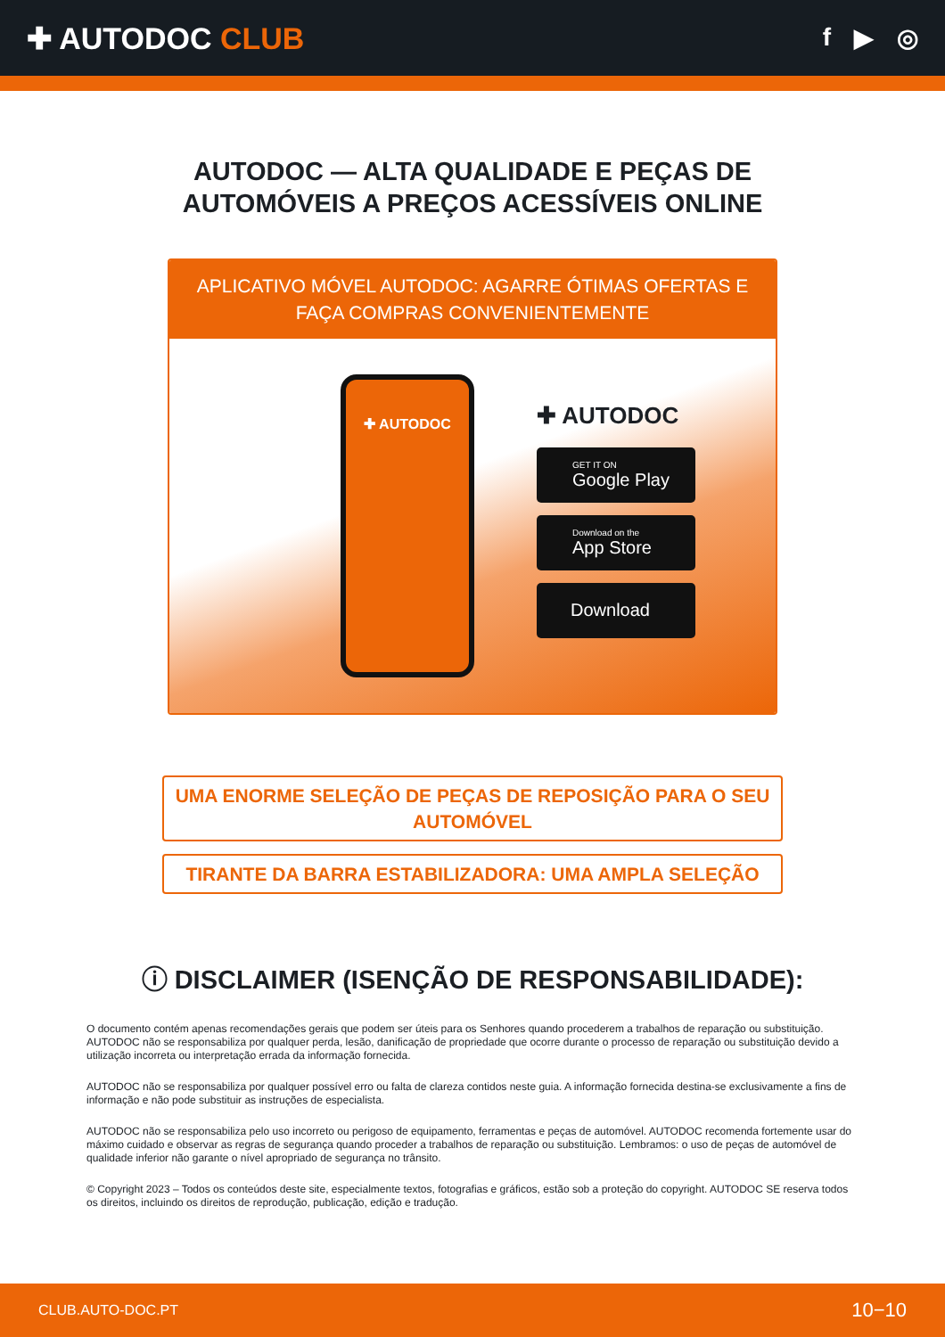✚ AUTODOC CLUB
f ▶ ◎
AUTODOC — ALTA QUALIDADE E PEÇAS DE
AUTOMÓVEIS A PREÇOS ACESSÍVEIS ONLINE
APLICATIVO MÓVEL AUTODOC: AGARRE ÓTIMAS OFERTAS E FAÇA COMPRAS CONVENIENTEMENTE
✚ AUTODOC
✚ AUTODOC
GET IT ON
Google Play
Download on the
App Store
Download
UMA ENORME SELEÇÃO DE PEÇAS DE REPOSIÇÃO PARA O SEU AUTOMÓVEL
TIRANTE DA BARRA ESTABILIZADORA: UMA AMPLA SELEÇÃO
ⓘ DISCLAIMER (ISENÇÃO DE RESPONSABILIDADE):
O documento contém apenas recomendações gerais que podem ser úteis para os Senhores quando procederem a trabalhos de reparação ou substituição. AUTODOC não se responsabiliza por qualquer perda, lesão, danificação de propriedade que ocorre durante o processo de reparação ou substituição devido a utilização incorreta ou interpretação errada da informação fornecida.
AUTODOC não se responsabiliza por qualquer possível erro ou falta de clareza contidos neste guia. A informação fornecida destina-se exclusivamente a fins de informação e não pode substituir as instruções de especialista.
AUTODOC não se responsabiliza pelo uso incorreto ou perigoso de equipamento, ferramentas e peças de automóvel. AUTODOC recomenda fortemente usar do máximo cuidado e observar as regras de segurança quando proceder a trabalhos de reparação ou substituição. Lembramos: o uso de peças de automóvel de qualidade inferior não garante o nível apropriado de segurança no trânsito.
© Copyright 2023 – Todos os conteúdos deste site, especialmente textos, fotografias e gráficos, estão sob a proteção do copyright. AUTODOC SE reserva todos os direitos, incluindo os direitos de reprodução, publicação, edição e tradução.
CLUB.AUTO-DOC.PT 10−10